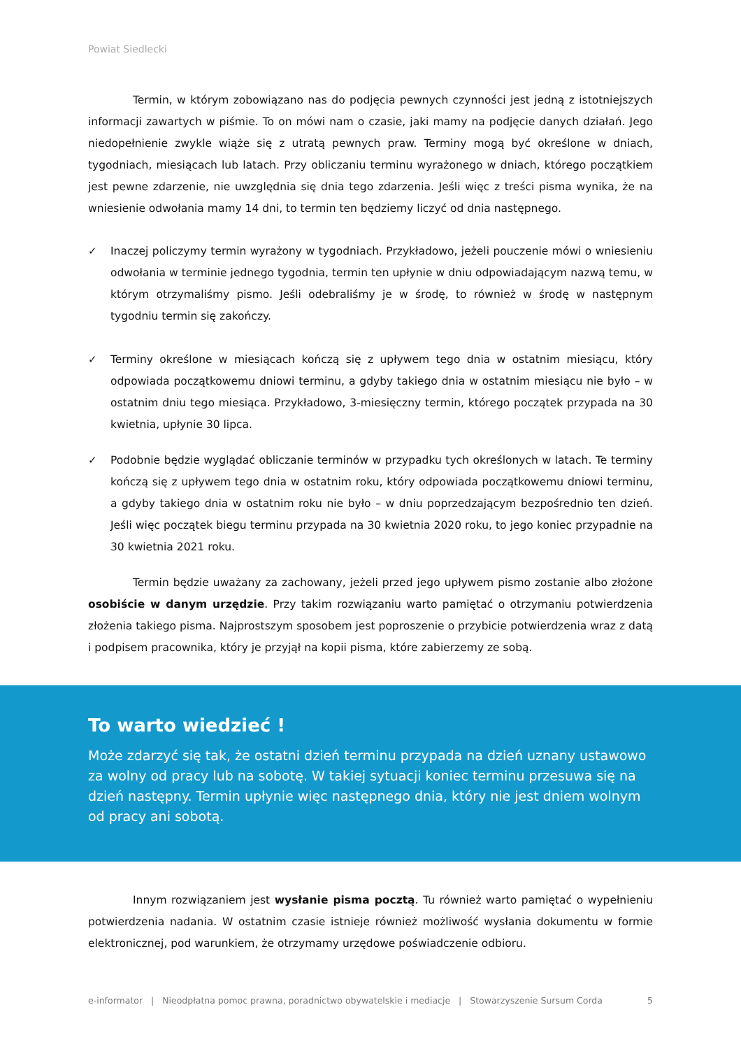Powiat Siedlecki
Termin, w którym zobowiązano nas do podjęcia pewnych czynności jest jedną z istotniejszych informacji zawartych w piśmie. To on mówi nam o czasie, jaki mamy na podjęcie danych działań. Jego niedopełnienie zwykle wiąże się z utratą pewnych praw. Terminy mogą być określone w dniach, tygodniach, miesiącach lub latach. Przy obliczaniu terminu wyrażonego w dniach, którego początkiem jest pewne zdarzenie, nie uwzględnia się dnia tego zdarzenia. Jeśli więc z treści pisma wynika, że na wniesienie odwołania mamy 14 dni, to termin ten będziemy liczyć od dnia następnego.
✓ Inaczej policzymy termin wyrażony w tygodniach. Przykładowo, jeżeli pouczenie mówi o wniesieniu odwołania w terminie jednego tygodnia, termin ten upłynie w dniu odpowiadającym nazwą temu, w którym otrzymaliśmy pismo. Jeśli odebraliśmy je w środę, to również w środę w następnym tygodniu termin się zakończy.
✓ Terminy określone w miesiącach kończą się z upływem tego dnia w ostatnim miesiącu, który odpowiada początkowemu dniowi terminu, a gdyby takiego dnia w ostatnim miesiącu nie było – w ostatnim dniu tego miesiąca. Przykładowo, 3-miesięczny termin, którego początek przypada na 30 kwietnia, upłynie 30 lipca.
✓ Podobnie będzie wyglądać obliczanie terminów w przypadku tych określonych w latach. Te terminy kończą się z upływem tego dnia w ostatnim roku, który odpowiada początkowemu dniowi terminu, a gdyby takiego dnia w ostatnim roku nie było – w dniu poprzedzającym bezpośrednio ten dzień. Jeśli więc początek biegu terminu przypada na 30 kwietnia 2020 roku, to jego koniec przypadnie na 30 kwietnia 2021 roku.
Termin będzie uważany za zachowany, jeżeli przed jego upływem pismo zostanie albo złożone osobiście w danym urzędzie. Przy takim rozwiązaniu warto pamiętać o otrzymaniu potwierdzenia złożenia takiego pisma. Najprostszym sposobem jest poproszenie o przybicie potwierdzenia wraz z datą i podpisem pracownika, który je przyjął na kopii pisma, które zabierzemy ze sobą.
To warto wiedzieć !
Może zdarzyć się tak, że ostatni dzień terminu przypada na dzień uznany ustawowo za wolny od pracy lub na sobotę. W takiej sytuacji koniec terminu przesuwa się na dzień następny. Termin upłynie więc następnego dnia, który nie jest dniem wolnym od pracy ani sobotą.
Innym rozwiązaniem jest wysłanie pisma pocztą. Tu również warto pamiętać o wypełnieniu potwierdzenia nadania. W ostatnim czasie istnieje również możliwość wysłania dokumentu w formie elektronicznej, pod warunkiem, że otrzymamy urzędowe poświadczenie odbioru.
e-informator | Nieodpłatna pomoc prawna, poradnictwo obywatelskie i mediacje | Stowarzyszenie Sursum Corda 5